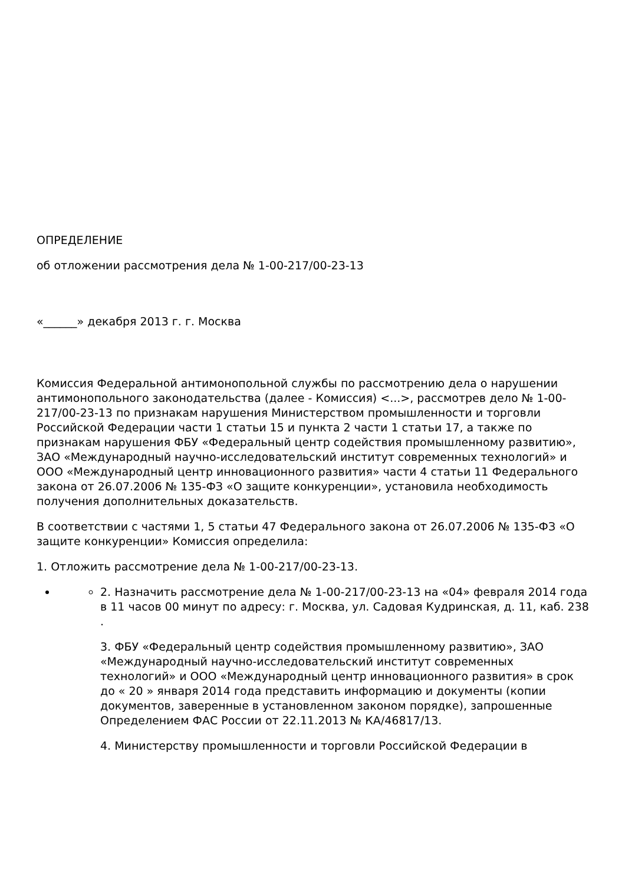ОПРЕДЕЛЕНИЕ
об отложении рассмотрения дела № 1-00-217/00-23-13
«______» декабря 2013 г. г. Москва
Комиссия Федеральной антимонопольной службы по рассмотрению дела о нарушении антимонопольного законодательства (далее - Комиссия) <...>, рассмотрев дело № 1-00-217/00-23-13 по признакам нарушения Министерством промышленности и торговли Российской Федерации части 1 статьи 15 и пункта 2 части 1 статьи 17, а также по признакам нарушения ФБУ «Федеральный центр содействия промышленному развитию», ЗАО «Международный научно-исследовательский институт современных технологий» и ООО «Международный центр инновационного развития» части 4 статьи 11 Федерального закона от 26.07.2006 № 135-ФЗ «О защите конкуренции», установила необходимость получения дополнительных доказательств.
В соответствии с частями 1, 5 статьи 47 Федерального закона от 26.07.2006 № 135-ФЗ «О защите конкуренции» Комиссия определила:
1. Отложить рассмотрение дела № 1-00-217/00-23-13.
2. Назначить рассмотрение дела № 1-00-217/00-23-13 на «04» февраля 2014 года в 11 часов 00 минут по адресу: г. Москва, ул. Садовая Кудринская, д. 11, каб. 238 .
3. ФБУ «Федеральный центр содействия промышленному развитию», ЗАО «Международный научно-исследовательский институт современных технологий» и ООО «Международный центр инновационного развития» в срок до « 20 » января 2014 года представить информацию и документы (копии документов, заверенные в установленном законом порядке), запрошенные Определением ФАС России от 22.11.2013 № КА/46817/13.
4. Министерству промышленности и торговли Российской Федерации в